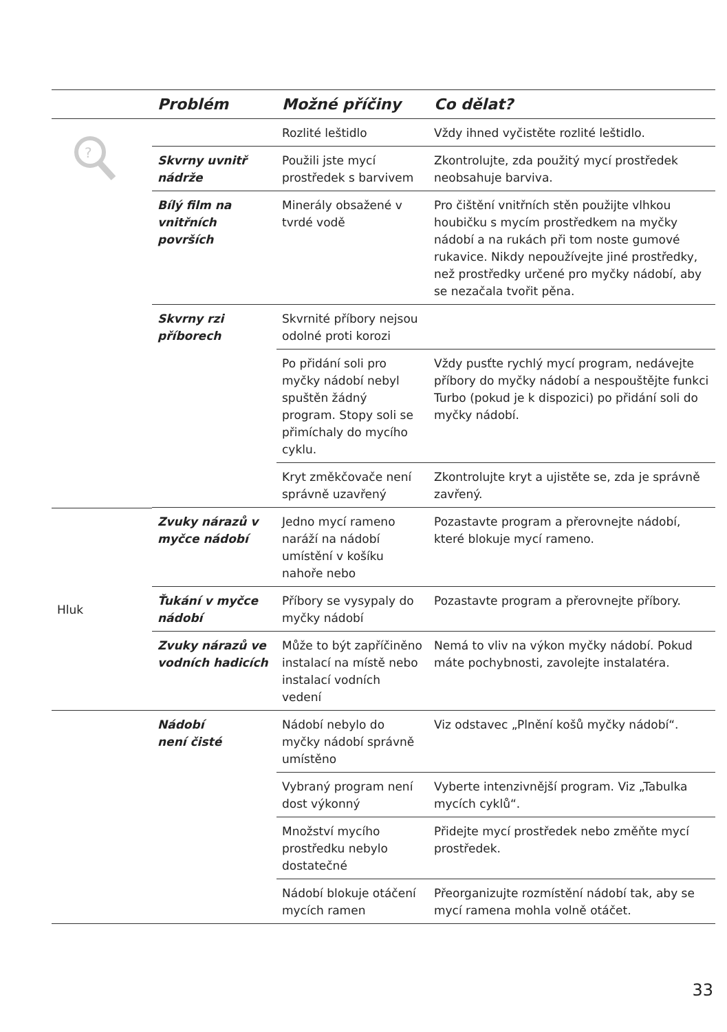| | Problém | Možné příčiny | Co dělat? |
| --- | --- | --- | --- |
| ? | | Rozlité leštidlo | Vždy ihned vyčistěte rozlité leštidlo. |
| | Skvrny uvnitř nádrže | Použili jste mycí prostředek s barvivem | Zkontrolujte, zda použitý mycí prostředek neobsahuje barviva. |
| | Bílý film na vnitřních površích | Minerály obsažené v tvrdé vodě | Pro čištění vnitřních stěn použijte vlhkou houbičku s mycím prostředkem na myčky nádobí a na rukách při tom noste gumové rukavice. Nikdy nepoužívejte jiné prostředky, než prostředky určené pro myčky nádobí, aby se nezačala tvořit pěna. |
| | Skvrny rzi příborech | Skvrnité příbory nejsou odolné proti korozi | |
| | | Po přidání soli pro myčky nádobí nebyl spuštěn žádný program. Stopy soli se přimíchaly do mycího cyklu. | Vždy pusťte rychlý mycí program, nedávejte příbory do myčky nádobí a nespouštějte funkci Turbo (pokud je k dispozici) po přidání soli do myčky nádobí. |
| | | Kryt změkčovače není správně uzavřený | Zkontrolujte kryt a ujistěte se, zda je správně zavřený. |
| Hluk | Zvuky nárazů v myčce nádobí | Jedno mycí rameno naráží na nádobí umístění v košíku nahoře nebo | Pozastavte program a přerovnejte nádobí, které blokuje mycí rameno. |
| | Ťukání v myčce nádobí | Příbory se vysypaly do myčky nádobí | Pozastavte program a přerovnejte příbory. |
| | Zvuky nárazů ve vodních hadicích | Může to být zapříčiněno instalací na místě nebo instalací vodních vedení | Nemá to vliv na výkon myčky nádobí. Pokud máte pochybnosti, zavolejte instalatéra. |
| | Nádobí není čisté | Nádobí nebylo do myčky nádobí správně umístěno | Viz odstavec „Plnění košů myčky nádobí“. |
| | | Vybraný program není dost výkonný | Vyberte intenzivnější program. Viz „Tabulka mycích cyklů“. |
| | | Množství mycího prostředku nebylo dostatečné | Přidejte mycí prostředek nebo změňte mycí prostředek. |
| | | Nádobí blokuje otáčení mycích ramen | Přeorganizujte rozmístění nádobí tak, aby se mycí ramena mohla volně otáčet. |
33